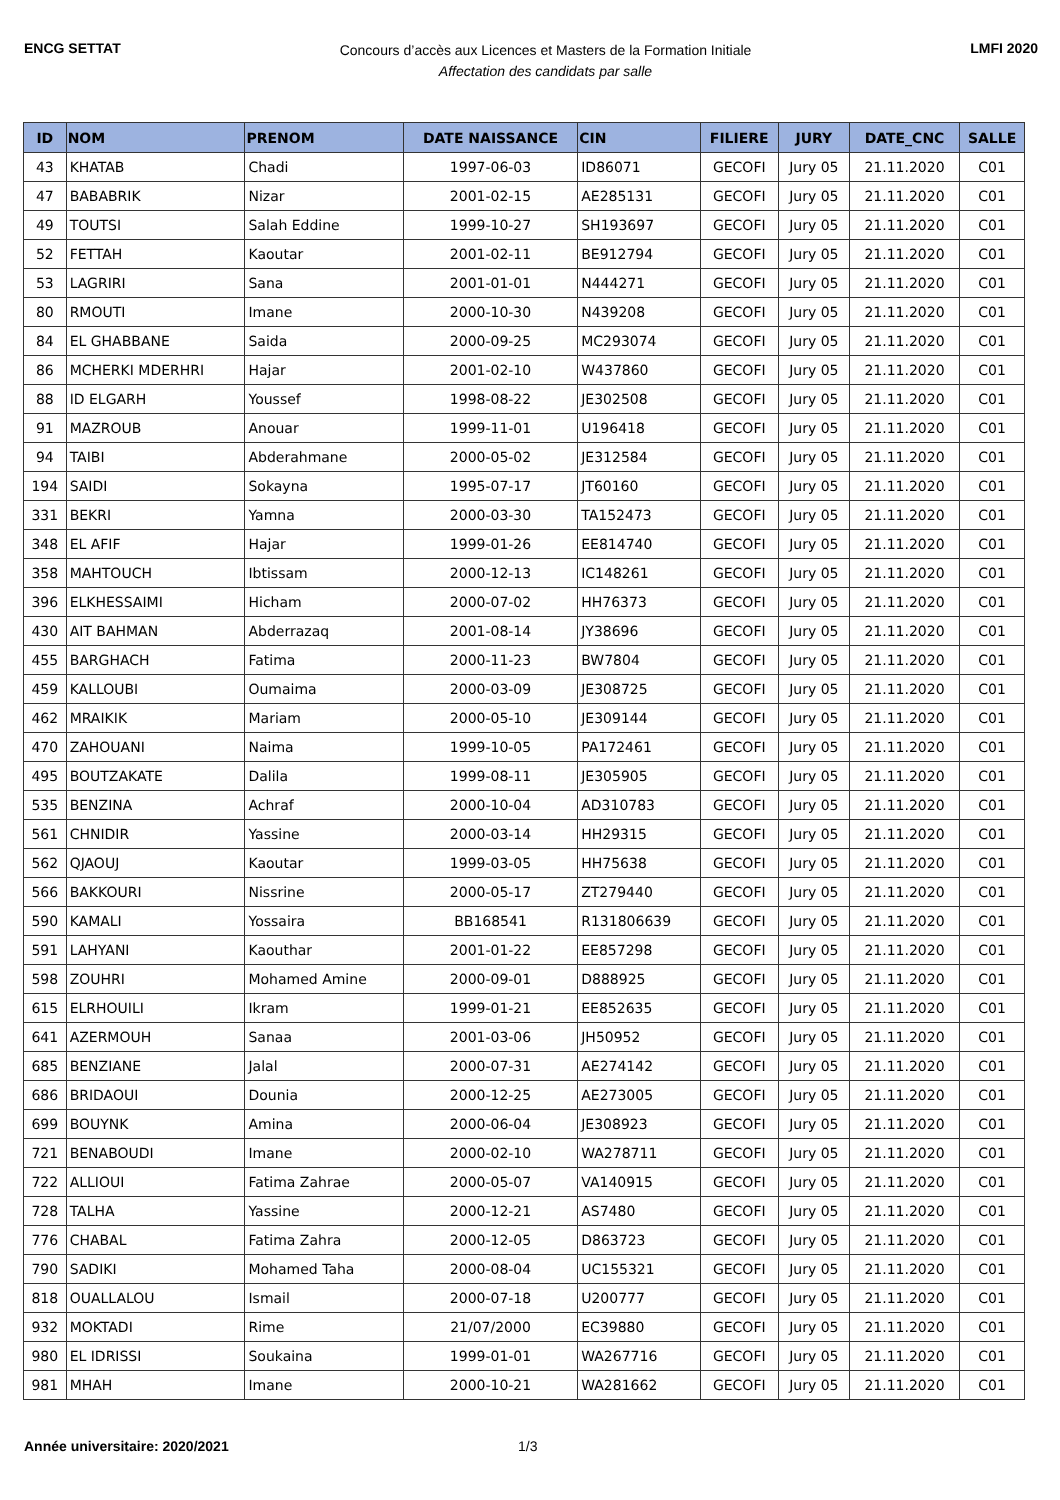ENCG SETTAT
Concours d’accès aux Licences et Masters de la Formation Initiale
Affectation des candidats par salle
LMFI 2020
| ID | NOM | PRENOM | DATE NAISSANCE | CIN | FILIERE | JURY | DATE_CNC | SALLE |
| --- | --- | --- | --- | --- | --- | --- | --- | --- |
| 43 | KHATAB | Chadi | 1997-06-03 | ID86071 | GECOFI | Jury 05 | 21.11.2020 | C01 |
| 47 | BABABRIK | Nizar | 2001-02-15 | AE285131 | GECOFI | Jury 05 | 21.11.2020 | C01 |
| 49 | TOUTSI | Salah Eddine | 1999-10-27 | SH193697 | GECOFI | Jury 05 | 21.11.2020 | C01 |
| 52 | FETTAH | Kaoutar | 2001-02-11 | BE912794 | GECOFI | Jury 05 | 21.11.2020 | C01 |
| 53 | LAGRIRI | Sana | 2001-01-01 | N444271 | GECOFI | Jury 05 | 21.11.2020 | C01 |
| 80 | RMOUTI | Imane | 2000-10-30 | N439208 | GECOFI | Jury 05 | 21.11.2020 | C01 |
| 84 | EL GHABBANE | Saida | 2000-09-25 | MC293074 | GECOFI | Jury 05 | 21.11.2020 | C01 |
| 86 | MCHERKI MDERHRI | Hajar | 2001-02-10 | W437860 | GECOFI | Jury 05 | 21.11.2020 | C01 |
| 88 | ID ELGARH | Youssef | 1998-08-22 | JE302508 | GECOFI | Jury 05 | 21.11.2020 | C01 |
| 91 | MAZROUB | Anouar | 1999-11-01 | U196418 | GECOFI | Jury 05 | 21.11.2020 | C01 |
| 94 | TAIBI | Abderahmane | 2000-05-02 | JE312584 | GECOFI | Jury 05 | 21.11.2020 | C01 |
| 194 | SAIDI | Sokayna | 1995-07-17 | JT60160 | GECOFI | Jury 05 | 21.11.2020 | C01 |
| 331 | BEKRI | Yamna | 2000-03-30 | TA152473 | GECOFI | Jury 05 | 21.11.2020 | C01 |
| 348 | EL AFIF | Hajar | 1999-01-26 | EE814740 | GECOFI | Jury 05 | 21.11.2020 | C01 |
| 358 | MAHTOUCH | Ibtissam | 2000-12-13 | IC148261 | GECOFI | Jury 05 | 21.11.2020 | C01 |
| 396 | ELKHESSAIMI | Hicham | 2000-07-02 | HH76373 | GECOFI | Jury 05 | 21.11.2020 | C01 |
| 430 | AIT BAHMAN | Abderrazaq | 2001-08-14 | JY38696 | GECOFI | Jury 05 | 21.11.2020 | C01 |
| 455 | BARGHACH | Fatima | 2000-11-23 | BW7804 | GECOFI | Jury 05 | 21.11.2020 | C01 |
| 459 | KALLOUBI | Oumaima | 2000-03-09 | JE308725 | GECOFI | Jury 05 | 21.11.2020 | C01 |
| 462 | MRAIKIK | Mariam | 2000-05-10 | JE309144 | GECOFI | Jury 05 | 21.11.2020 | C01 |
| 470 | ZAHOUANI | Naima | 1999-10-05 | PA172461 | GECOFI | Jury 05 | 21.11.2020 | C01 |
| 495 | BOUTZAKATE | Dalila | 1999-08-11 | JE305905 | GECOFI | Jury 05 | 21.11.2020 | C01 |
| 535 | BENZINA | Achraf | 2000-10-04 | AD310783 | GECOFI | Jury 05 | 21.11.2020 | C01 |
| 561 | CHNIDIR | Yassine | 2000-03-14 | HH29315 | GECOFI | Jury 05 | 21.11.2020 | C01 |
| 562 | QJAOUJ | Kaoutar | 1999-03-05 | HH75638 | GECOFI | Jury 05 | 21.11.2020 | C01 |
| 566 | BAKKOURI | Nissrine | 2000-05-17 | ZT279440 | GECOFI | Jury 05 | 21.11.2020 | C01 |
| 590 | KAMALI | Yossaira | BB168541 | R131806639 | GECOFI | Jury 05 | 21.11.2020 | C01 |
| 591 | LAHYANI | Kaouthar | 2001-01-22 | EE857298 | GECOFI | Jury 05 | 21.11.2020 | C01 |
| 598 | ZOUHRI | Mohamed Amine | 2000-09-01 | D888925 | GECOFI | Jury 05 | 21.11.2020 | C01 |
| 615 | ELRHOUILI | Ikram | 1999-01-21 | EE852635 | GECOFI | Jury 05 | 21.11.2020 | C01 |
| 641 | AZERMOUH | Sanaa | 2001-03-06 | JH50952 | GECOFI | Jury 05 | 21.11.2020 | C01 |
| 685 | BENZIANE | Jalal | 2000-07-31 | AE274142 | GECOFI | Jury 05 | 21.11.2020 | C01 |
| 686 | BRIDAOUI | Dounia | 2000-12-25 | AE273005 | GECOFI | Jury 05 | 21.11.2020 | C01 |
| 699 | BOUYNK | Amina | 2000-06-04 | JE308923 | GECOFI | Jury 05 | 21.11.2020 | C01 |
| 721 | BENABOUDI | Imane | 2000-02-10 | WA278711 | GECOFI | Jury 05 | 21.11.2020 | C01 |
| 722 | ALLIOUI | Fatima Zahrae | 2000-05-07 | VA140915 | GECOFI | Jury 05 | 21.11.2020 | C01 |
| 728 | TALHA | Yassine | 2000-12-21 | AS7480 | GECOFI | Jury 05 | 21.11.2020 | C01 |
| 776 | CHABAL | Fatima Zahra | 2000-12-05 | D863723 | GECOFI | Jury 05 | 21.11.2020 | C01 |
| 790 | SADIKI | Mohamed Taha | 2000-08-04 | UC155321 | GECOFI | Jury 05 | 21.11.2020 | C01 |
| 818 | OUALLALOU | Ismail | 2000-07-18 | U200777 | GECOFI | Jury 05 | 21.11.2020 | C01 |
| 932 | MOKTADI | Rime | 21/07/2000 | EC39880 | GECOFI | Jury 05 | 21.11.2020 | C01 |
| 980 | EL IDRISSI | Soukaina | 1999-01-01 | WA267716 | GECOFI | Jury 05 | 21.11.2020 | C01 |
| 981 | MHAH | Imane | 2000-10-21 | WA281662 | GECOFI | Jury 05 | 21.11.2020 | C01 |
Année universitaire: 2020/2021 1/3